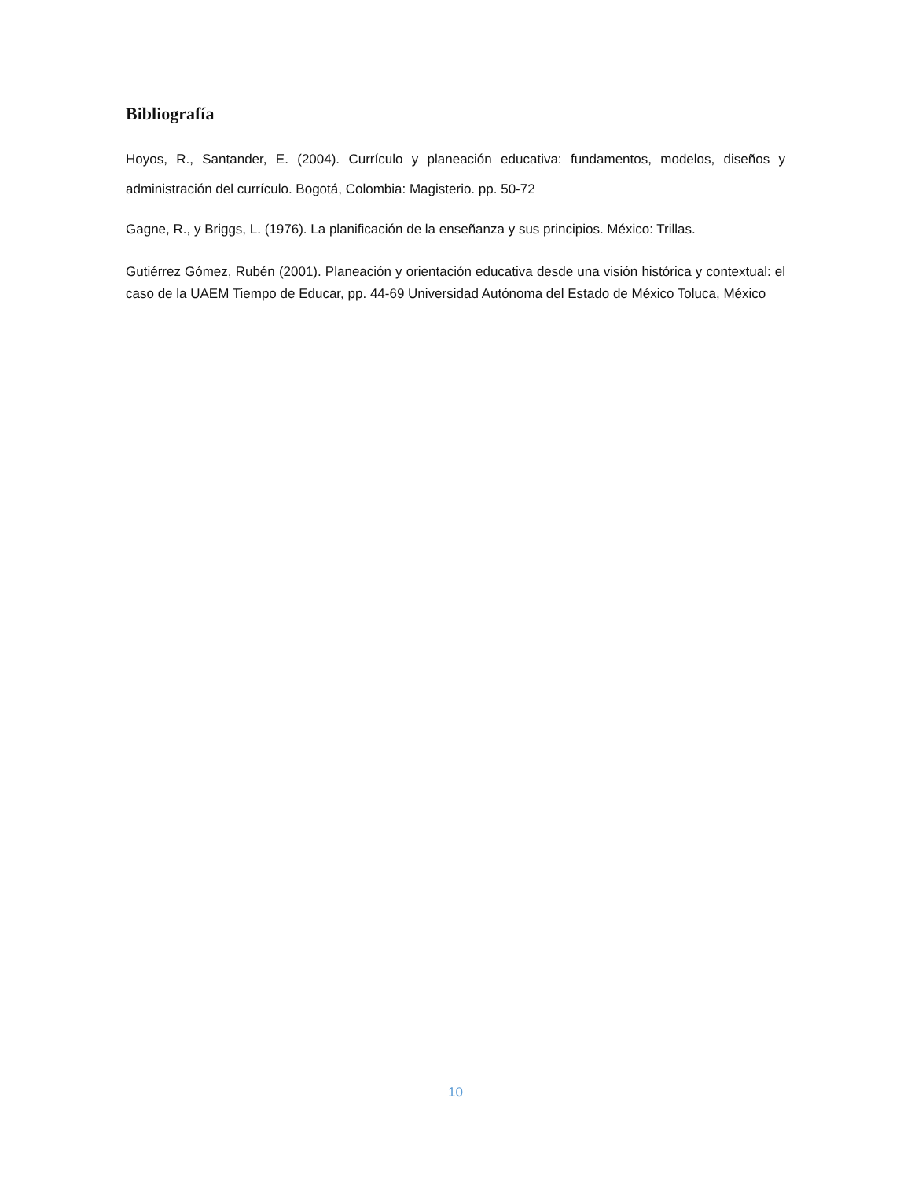Bibliografía
Hoyos, R., Santander, E. (2004). Currículo y planeación educativa: fundamentos, modelos, diseños y administración del currículo. Bogotá, Colombia: Magisterio. pp. 50-72
Gagne, R., y Briggs, L. (1976). La planificación de la enseñanza y sus principios. México: Trillas.
Gutiérrez Gómez, Rubén (2001). Planeación y orientación educativa desde una visión histórica y contextual: el caso de la UAEM Tiempo de Educar, pp. 44-69 Universidad Autónoma del Estado de México Toluca, México
10